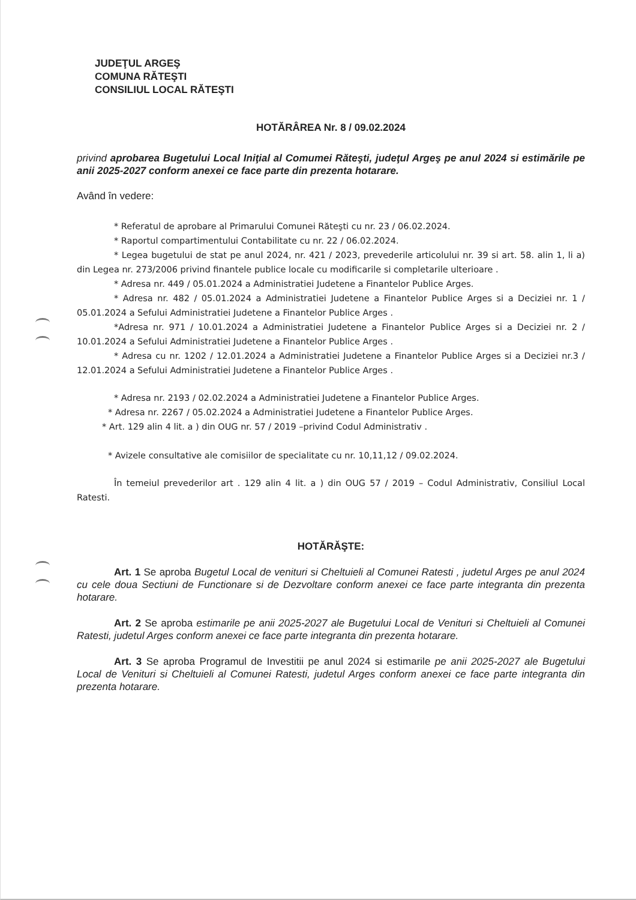JUDEŢUL ARGEŞ
COMUNA RĂTEŞTI
CONSILIUL LOCAL RĂTEŞTI
HOTĂRÂREA Nr. 8 / 09.02.2024
privind aprobarea Bugetului Local Iniţial al Comumei Răteşti, judeţul Argeş pe anul 2024 si estimările pe anii 2025-2027 conform anexei ce face parte din prezenta hotarare.
Având în vedere:
* Referatul de aprobare al Primarului Comunei Răteşti cu nr. 23 / 06.02.2024.
* Raportul compartimentului Contabilitate cu nr. 22 / 06.02.2024.
* Legea bugetului de stat pe anul 2024, nr. 421 / 2023, prevederile articolului nr. 39 si art. 58. alin 1, li a) din Legea nr. 273/2006 privind finantele publice locale cu modificarile si completarile ulterioare .
* Adresa nr. 449 / 05.01.2024 a Administratiei Judetene a Finantelor Publice Arges.
* Adresa nr. 482 / 05.01.2024 a Administratiei Judetene a Finantelor Publice Arges si a Deciziei nr. 1 / 05.01.2024 a Sefului Administratiei Judetene a Finantelor Publice Arges .
*Adresa nr. 971 / 10.01.2024 a Administratiei Judetene a Finantelor Publice Arges si a Deciziei nr. 2 / 10.01.2024 a Sefului Administratiei Judetene a Finantelor Publice Arges .
* Adresa cu nr. 1202 / 12.01.2024 a Administratiei Judetene a Finantelor Publice Arges si a Deciziei nr.3 / 12.01.2024 a Sefului Administratiei Judetene a Finantelor Publice Arges .
* Adresa nr. 2193 / 02.02.2024 a Administratiei Judetene a Finantelor Publice Arges.
* Adresa nr. 2267 / 05.02.2024 a Administratiei Judetene a Finantelor Publice Arges.
* Art. 129 alin 4 lit. a ) din OUG nr. 57 / 2019 –privind Codul Administrativ .
* Avizele consultative ale comisiilor de specialitate cu nr. 10,11,12 / 09.02.2024.
În temeiul prevederilor art . 129 alin 4 lit. a ) din OUG 57 / 2019 – Codul Administrativ, Consiliul Local Ratesti.
HOTĂRĂŞTE:
Art. 1 Se aproba Bugetul Local de venituri si Cheltuieli al Comunei Ratesti , judetul Arges pe anul 2024 cu cele doua Sectiuni de Functionare si de Dezvoltare conform anexei ce face parte integranta din prezenta hotarare.
Art. 2 Se aproba estimarile pe anii 2025-2027 ale Bugetului Local de Venituri si Cheltuieli al Comunei Ratesti, judetul Arges conform anexei ce face parte integranta din prezenta hotarare.
Art. 3 Se aproba Programul de Investitii pe anul 2024 si estimarile pe anii 2025-2027 ale Bugetului Local de Venituri si Cheltuieli al Comunei Ratesti, judetul Arges conform anexei ce face parte integranta din prezenta hotarare.